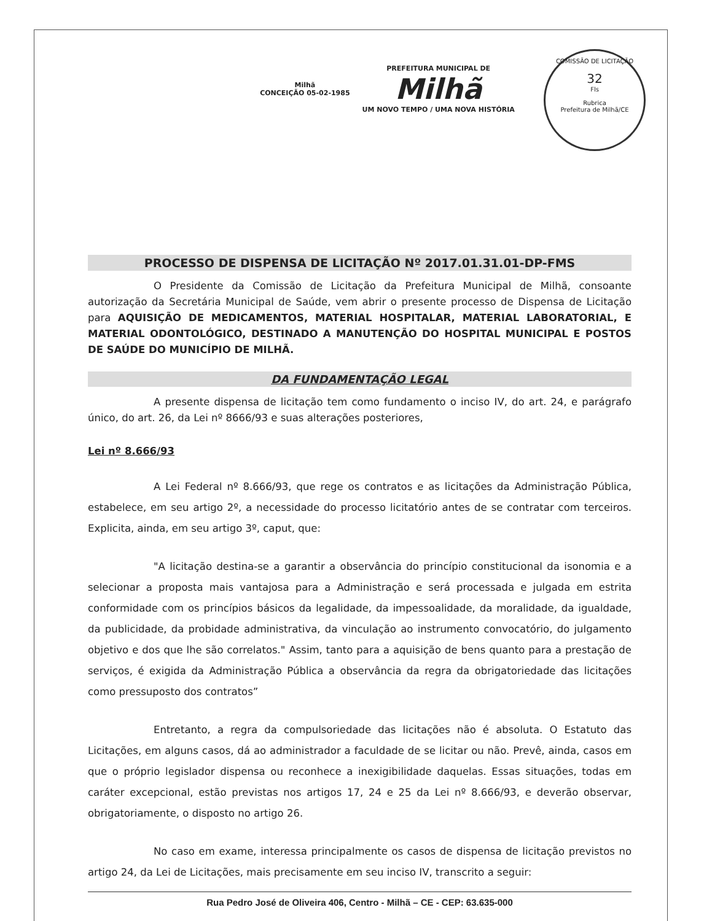Milhã
CONCEIÇÃO 05-02-1985
PREFEITURA MUNICIPAL DE
Milhã
UM NOVO TEMPO / UMA NOVA HISTÓRIA
COMISSÃO DE LICITAÇÃO
32
Fls
Rubrica
Prefeitura de Milhã/CE
PROCESSO DE DISPENSA DE LICITAÇÃO Nº 2017.01.31.01-DP-FMS
O Presidente da Comissão de Licitação da Prefeitura Municipal de Milhã, consoante autorização da Secretária Municipal de Saúde, vem abrir o presente processo de Dispensa de Licitação para AQUISIÇÃO DE MEDICAMENTOS, MATERIAL HOSPITALAR, MATERIAL LABORATORIAL, E MATERIAL ODONTOLÓGICO, DESTINADO A MANUTENÇÃO DO HOSPITAL MUNICIPAL E POSTOS DE SAÚDE DO MUNICÍPIO DE MILHÃ.
DA FUNDAMENTAÇÃO LEGAL
A presente dispensa de licitação tem como fundamento o inciso IV, do art. 24, e parágrafo único, do art. 26, da Lei nº 8666/93 e suas alterações posteriores,
Lei nº 8.666/93
A Lei Federal nº 8.666/93, que rege os contratos e as licitações da Administração Pública, estabelece, em seu artigo 2º, a necessidade do processo licitatório antes de se contratar com terceiros. Explicita, ainda, em seu artigo 3º, caput, que:
"A licitação destina-se a garantir a observância do princípio constitucional da isonomia e a selecionar a proposta mais vantajosa para a Administração e será processada e julgada em estrita conformidade com os princípios básicos da legalidade, da impessoalidade, da moralidade, da igualdade, da publicidade, da probidade administrativa, da vinculação ao instrumento convocatório, do julgamento objetivo e dos que lhe são correlatos." Assim, tanto para a aquisição de bens quanto para a prestação de serviços, é exigida da Administração Pública a observância da regra da obrigatoriedade das licitações como pressuposto dos contratos”
Entretanto, a regra da compulsoriedade das licitações não é absoluta. O Estatuto das Licitações, em alguns casos, dá ao administrador a faculdade de se licitar ou não. Prevê, ainda, casos em que o próprio legislador dispensa ou reconhece a inexigibilidade daquelas. Essas situações, todas em caráter excepcional, estão previstas nos artigos 17, 24 e 25 da Lei nº 8.666/93, e deverão observar, obrigatoriamente, o disposto no artigo 26.
No caso em exame, interessa principalmente os casos de dispensa de licitação previstos no artigo 24, da Lei de Licitações, mais precisamente em seu inciso IV, transcrito a seguir:
Rua Pedro José de Oliveira 406, Centro - Milhã – CE - CEP: 63.635-000